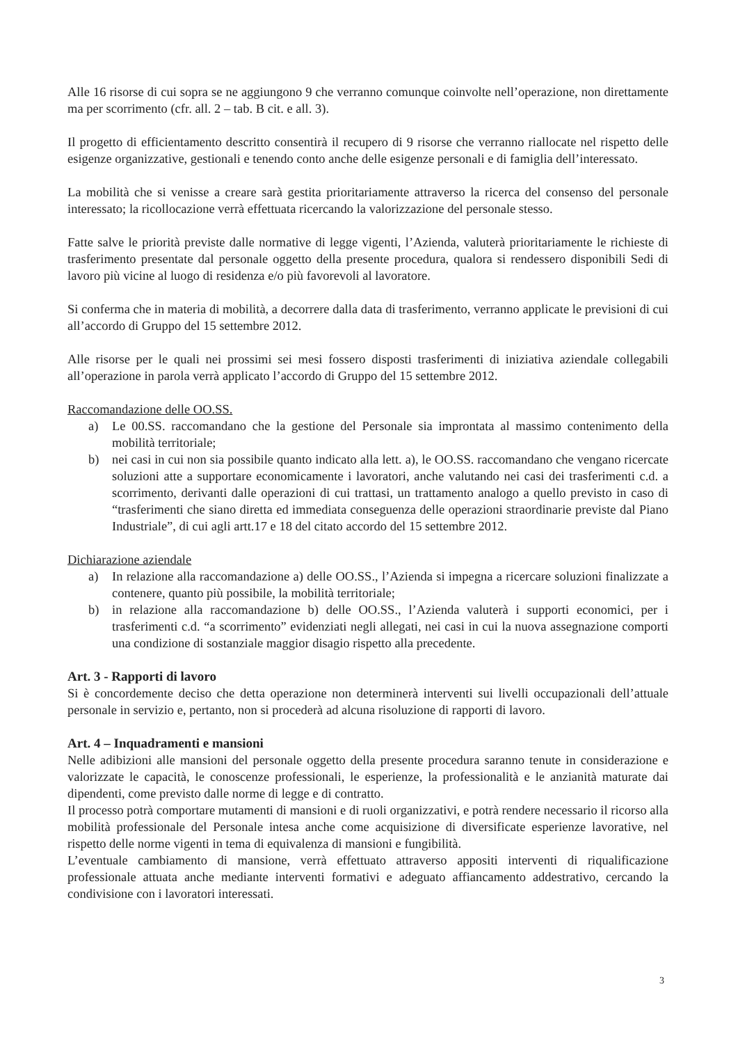Alle 16 risorse di cui sopra se ne aggiungono 9 che verranno comunque coinvolte nell’operazione, non direttamente ma per scorrimento (cfr. all. 2 – tab. B cit. e all. 3).
Il progetto di efficientamento descritto consentirà il recupero di 9 risorse che verranno riallocate nel rispetto delle esigenze organizzative, gestionali e tenendo conto anche delle esigenze personali e di famiglia dell’interessato.
La mobilità che si venisse a creare sarà gestita prioritariamente attraverso la ricerca del consenso del personale interessato; la ricollocazione verrà effettuata ricercando la valorizzazione del personale stesso.
Fatte salve le priorità previste dalle normative di legge vigenti, l’Azienda, valuterà prioritariamente le richieste di trasferimento presentate dal personale oggetto della presente procedura, qualora si rendessero disponibili Sedi di lavoro più vicine al luogo di residenza e/o più favorevoli al lavoratore.
Si conferma che in materia di mobilità, a decorrere dalla data di trasferimento, verranno applicate le previsioni di cui all’accordo di Gruppo del 15 settembre 2012.
Alle risorse per le quali nei prossimi sei mesi fossero disposti trasferimenti di iniziativa aziendale collegabili all’operazione in parola verrà applicato l’accordo di Gruppo del 15 settembre 2012.
Raccomandazione delle OO.SS.
a) Le 00.SS. raccomandano che la gestione del Personale sia improntata al massimo contenimento della mobilità territoriale;
b) nei casi in cui non sia possibile quanto indicato alla lett. a), le OO.SS. raccomandano che vengano ricercate soluzioni atte a supportare economicamente i lavoratori, anche valutando nei casi dei trasferimenti c.d. a scorrimento, derivanti dalle operazioni di cui trattasi, un trattamento analogo a quello previsto in caso di “trasferimenti che siano diretta ed immediata conseguenza delle operazioni straordinarie previste dal Piano Industriale”, di cui agli artt.17 e 18 del citato accordo del 15 settembre 2012.
Dichiarazione aziendale
a) In relazione alla raccomandazione a) delle OO.SS., l’Azienda si impegna a ricercare soluzioni finalizzate a contenere, quanto più possibile, la mobilità territoriale;
b) in relazione alla raccomandazione b) delle OO.SS., l’Azienda valuterà i supporti economici, per i trasferimenti c.d. “a scorrimento” evidenziati negli allegati, nei casi in cui la nuova assegnazione comporti una condizione di sostanziale maggior disagio rispetto alla precedente.
Art. 3 - Rapporti di lavoro
Si è concordemente deciso che detta operazione non determinerà interventi sui livelli occupazionali dell’attuale personale in servizio e, pertanto, non si procederà ad alcuna risoluzione di rapporti di lavoro.
Art. 4 – Inquadramenti e mansioni
Nelle adibizioni alle mansioni del personale oggetto della presente procedura saranno tenute in considerazione e valorizzate le capacità, le conoscenze professionali, le esperienze, la professionalità e le anzianità maturate dai dipendenti, come previsto dalle norme di legge e di contratto.
Il processo potrà comportare mutamenti di mansioni e di ruoli organizzativi, e potrà rendere necessario il ricorso alla mobilità professionale del Personale intesa anche come acquisizione di diversificate esperienze lavorative, nel rispetto delle norme vigenti in tema di equivalenza di mansioni e fungibilità.
L’eventuale cambiamento di mansione, verrà effettuato attraverso appositi interventi di riqualificazione professionale attuata anche mediante interventi formativi e adeguato affiancamento addestrativo, cercando la condivisione con i lavoratori interessati.
3